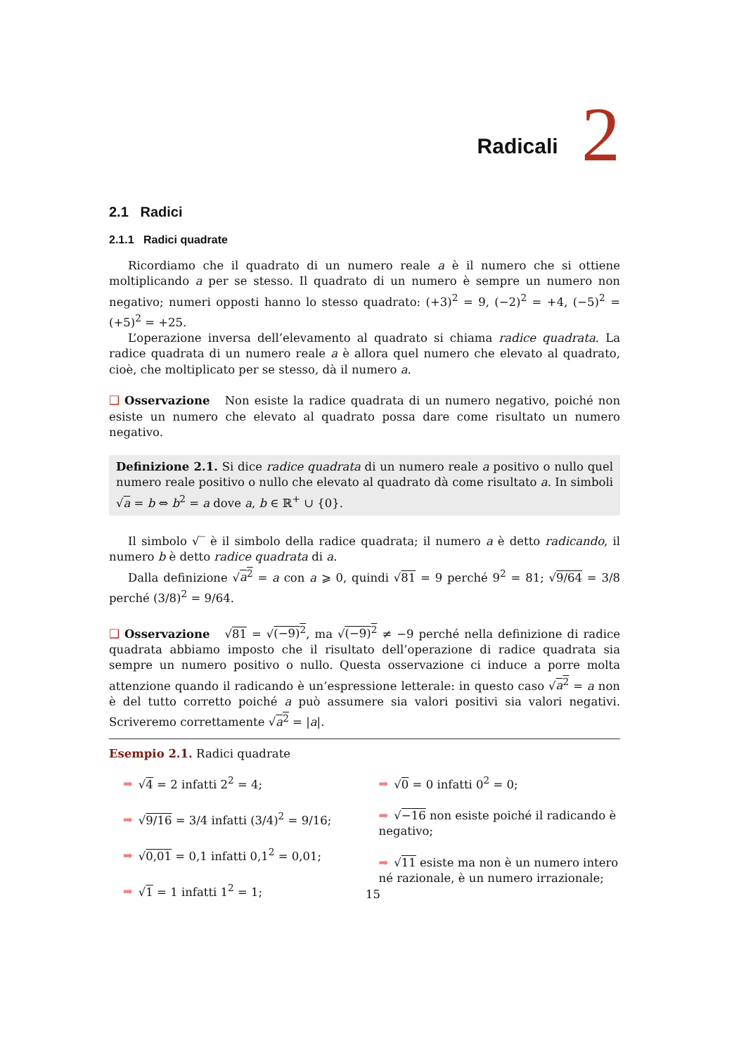Radicali 2
2.1 Radici
2.1.1 Radici quadrate
Ricordiamo che il quadrato di un numero reale a è il numero che si ottiene moltiplicando a per se stesso. Il quadrato di un numero è sempre un numero non negativo; numeri opposti hanno lo stesso quadrato: (+3)<sup>2</sup> = 9, (−2)<sup>2</sup> = +4, (−5)<sup>2</sup> = (+5)<sup>2</sup> = +25.
L’operazione inversa dell’elevamento al quadrato si chiama radice quadrata. La radice quadrata di un numero reale a è allora quel numero che elevato al quadrato, cioè, che moltiplicato per se stesso, dà il numero a.
❑ Osservazione Non esiste la radice quadrata di un numero negativo, poiché non esiste un numero che elevato al quadrato possa dare come risultato un numero negativo.
Definizione 2.1. Si dice radice quadrata di un numero reale a positivo o nullo quel numero reale positivo o nullo che elevato al quadrato dà come risultato a. In simboli √a = b ⇔ b<sup>2</sup> = a dove a, b ∈ ℝ<sup>+</sup> ∪ {0}.
Il simbolo √‾ è il simbolo della radice quadrata; il numero a è detto radicando, il numero b è detto radice quadrata di a.
Dalla definizione √a<sup>2</sup> = a con a ⩾ 0, quindi √81 = 9 perché 9<sup>2</sup> = 81; √9/64 = 3/8 perché (3/8)<sup>2</sup> = 9/64.
❑ Osservazione √81 = √(−9)<sup>2</sup>, ma √(−9)<sup>2</sup> ≠ −9 perché nella definizione di radice quadrata abbiamo imposto che il risultato dell’operazione di radice quadrata sia sempre un numero positivo o nullo. Questa osservazione ci induce a porre molta attenzione quando il radicando è un’espressione letterale: in questo caso √a<sup>2</sup> = a non è del tutto corretto poiché a può assumere sia valori positivi sia valori negativi. Scriveremo correttamente √a<sup>2</sup> = |a|.
Esempio 2.1. Radici quadrate
➡ √4 = 2 infatti 2<sup>2</sup> = 4;
➡ √9/16 = 3/4 infatti (3/4)<sup>2</sup> = 9/16;
➡ √0,01 = 0,1 infatti 0,1<sup>2</sup> = 0,01;
➡ √1 = 1 infatti 1<sup>2</sup> = 1;
➡ √0 = 0 infatti 0<sup>2</sup> = 0;
➡ √−16 non esiste poiché il radicando è negativo;
➡ √11 esiste ma non è un numero intero né razionale, è un numero irrazionale;
15